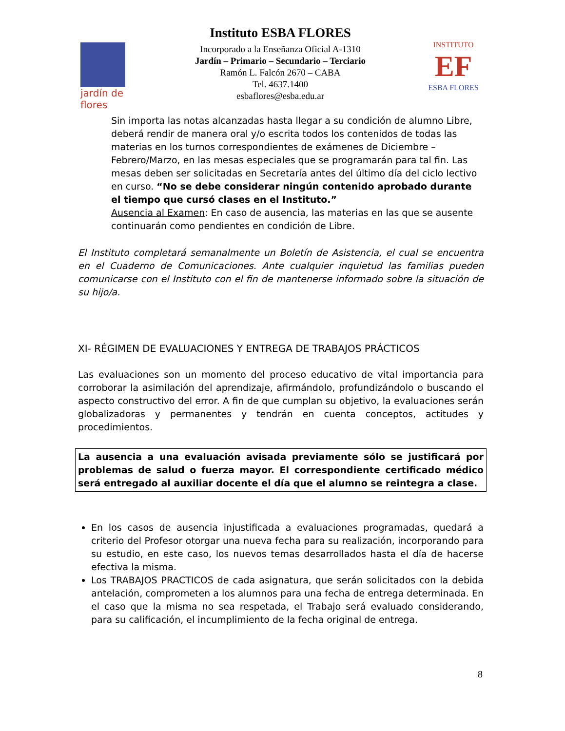jardín de flores
Instituto ESBA FLORES
Incorporado a la Enseñanza Oficial A-1310
Jardín – Primario – Secundario – Terciario
Ramón L. Falcón 2670 – CABA
Tel. 4637.1400
esbaflores@esba.edu.ar
INSTITUTO
EF
ESBA FLORES
Sin importa las notas alcanzadas hasta llegar a su condición de alumno Libre, deberá rendir de manera oral y/o escrita todos los contenidos de todas las materias en los turnos correspondientes de exámenes de Diciembre – Febrero/Marzo, en las mesas especiales que se programarán para tal fin. Las mesas deben ser solicitadas en Secretaría antes del último día del ciclo lectivo en curso. “No se debe considerar ningún contenido aprobado durante el tiempo que cursó clases en el Instituto.”
Ausencia al Examen: En caso de ausencia, las materias en las que se ausente continuarán como pendientes en condición de Libre.
El Instituto completará semanalmente un Boletín de Asistencia, el cual se encuentra en el Cuaderno de Comunicaciones. Ante cualquier inquietud las familias pueden comunicarse con el Instituto con el fin de mantenerse informado sobre la situación de su hijo/a.
XI- RÉGIMEN DE EVALUACIONES Y ENTREGA DE TRABAJOS PRÁCTICOS
Las evaluaciones son un momento del proceso educativo de vital importancia para corroborar la asimilación del aprendizaje, afirmándolo, profundizándolo o buscando el aspecto constructivo del error. A fin de que cumplan su objetivo, la evaluaciones serán globalizadoras y permanentes y tendrán en cuenta conceptos, actitudes y procedimientos.
La ausencia a una evaluación avisada previamente sólo se justificará por problemas de salud o fuerza mayor. El correspondiente certificado médico será entregado al auxiliar docente el día que el alumno se reintegra a clase.
En los casos de ausencia injustificada a evaluaciones programadas, quedará a criterio del Profesor otorgar una nueva fecha para su realización, incorporando para su estudio, en este caso, los nuevos temas desarrollados hasta el día de hacerse efectiva la misma.
Los TRABAJOS PRACTICOS de cada asignatura, que serán solicitados con la debida antelación, comprometen a los alumnos para una fecha de entrega determinada. En el caso que la misma no sea respetada, el Trabajo será evaluado considerando, para su calificación, el incumplimiento de la fecha original de entrega.
8